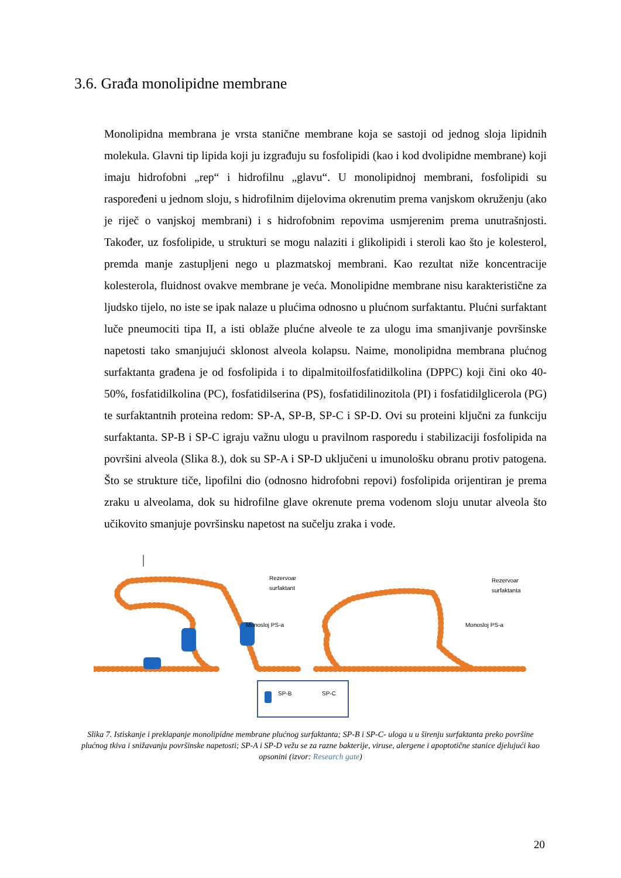3.6. Građa monolipidne membrane
Monolipidna membrana je vrsta stanične membrane koja se sastoji od jednog sloja lipidnih molekula. Glavni tip lipida koji ju izgrađuju su fosfolipidi (kao i kod dvolipidne membrane) koji imaju hidrofobni „rep“ i hidrofilnu „glavu“. U monolipidnoj membrani, fosfolipidi su raspoređeni u jednom sloju, s hidrofilnim dijelovima okrenutim prema vanjskom okruženju (ako je riječ o vanjskoj membrani) i s hidrofobnim repovima usmjerenim prema unutrašnjosti. Također, uz fosfolipide, u strukturi se mogu nalaziti i glikolipidi i steroli kao što je kolesterol, premda manje zastupljeni nego u plazmatskoj membrani. Kao rezultat niže koncentracije kolesterola, fluidnost ovakve membrane je veća. Monolipidne membrane nisu karakteristične za ljudsko tijelo, no iste se ipak nalaze u plućima odnosno u plućnom surfaktantu. Plućni surfaktant luče pneumociti tipa II, a isti oblaže plućne alveole te za ulogu ima smanjivanje površinske napetosti tako smanjujući sklonost alveola kolapsu. Naime, monolipidna membrana plućnog surfaktanta građena je od fosfolipida i to dipalmitoilfosfatidilkolina (DPPC) koji čini oko 40-50%, fosfatidilkolina (PC), fosfatidilserina (PS), fosfatidilinozitola (PI) i fosfatidilglicerola (PG) te surfaktantnih proteina redom: SP-A, SP-B, SP-C i SP-D. Ovi su proteini ključni za funkciju surfaktanta. SP-B i SP-C igraju važnu ulogu u pravilnom rasporedu i stabilizaciji fosfolipida na površini alveola (Slika 8.), dok su SP-A i SP-D uključeni u imunološku obranu protiv patogena. Što se strukture tiče, lipofilni dio (odnosno hidrofobni repovi) fosfolipida orijentiran je prema zraku u alveolama, dok su hidrofilne glave okrenute prema vodenom sloju unutar alveola što učikovito smanjuje površinsku napetost na sučelju zraka i vode.
Rezervoar
surfaktant
Monosloj PS-a
Rezervoar
surfaktanta
Monosloj PS-a
SP-B
SP-C
Slika 7. Istiskanje i preklapanje monolipidne membrane plućnog surfaktanta; SP-B i SP-C- uloga u u širenju surfaktanta preko površine plućnog tkiva i snižavanju površinske napetosti; SP-A i SP-D vežu se za razne bakterije, viruse, alergene i apoptotične stanice djelujući kao opsonini (izvor: Research gate)
20